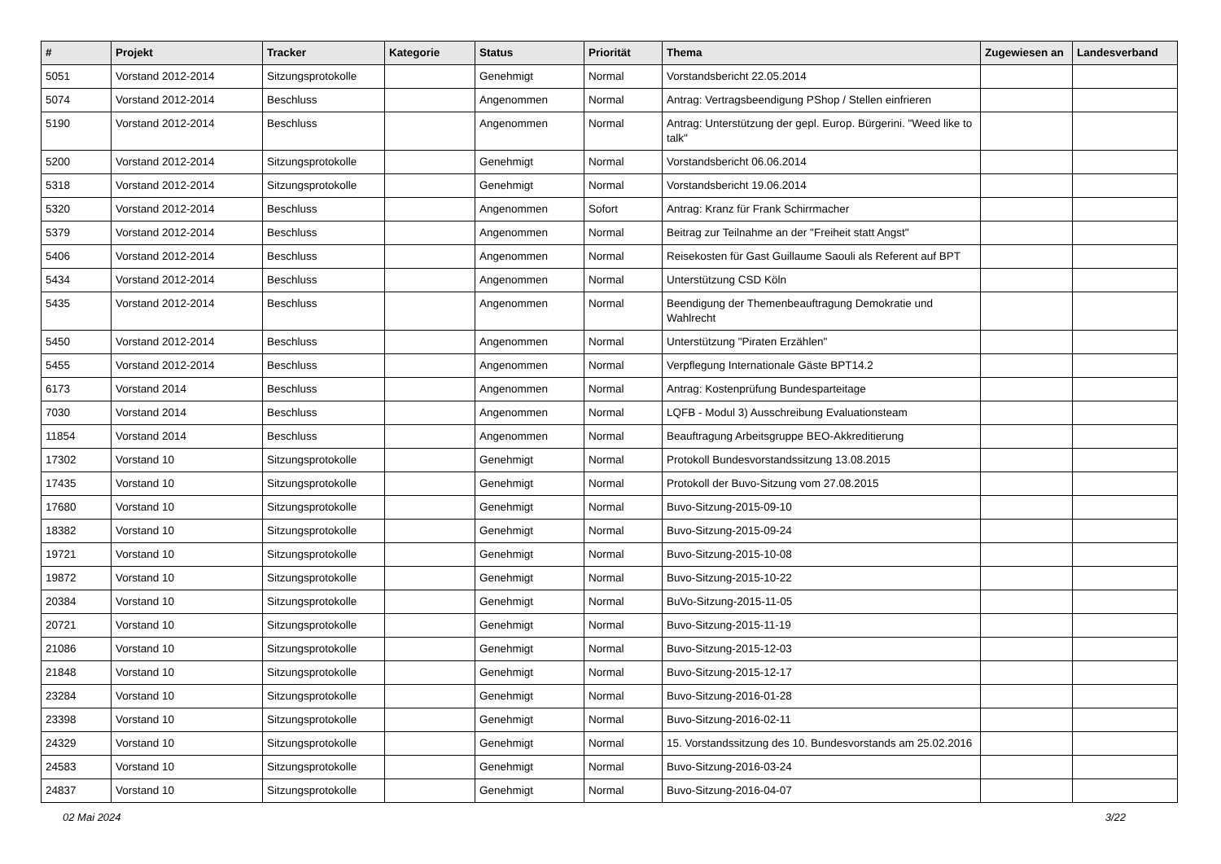| # | Projekt | Tracker | Kategorie | Status | Priorität | Thema | Zugewiesen an | Landesverband |
| --- | --- | --- | --- | --- | --- | --- | --- | --- |
| 5051 | Vorstand 2012-2014 | Sitzungsprotokolle | | Genehmigt | Normal | Vorstandsbericht 22.05.2014 | | |
| 5074 | Vorstand 2012-2014 | Beschluss | | Angenommen | Normal | Antrag: Vertragsbeendigung PShop / Stellen einfrieren | | |
| 5190 | Vorstand 2012-2014 | Beschluss | | Angenommen | Normal | Antrag: Unterstützung der gepl. Europ. Bürgerini. "Weed like to talk" | | |
| 5200 | Vorstand 2012-2014 | Sitzungsprotokolle | | Genehmigt | Normal | Vorstandsbericht 06.06.2014 | | |
| 5318 | Vorstand 2012-2014 | Sitzungsprotokolle | | Genehmigt | Normal | Vorstandsbericht 19.06.2014 | | |
| 5320 | Vorstand 2012-2014 | Beschluss | | Angenommen | Sofort | Antrag: Kranz für Frank Schirrmacher | | |
| 5379 | Vorstand 2012-2014 | Beschluss | | Angenommen | Normal | Beitrag zur Teilnahme an der "Freiheit statt Angst" | | |
| 5406 | Vorstand 2012-2014 | Beschluss | | Angenommen | Normal | Reisekosten für Gast Guillaume Saouli als Referent auf BPT | | |
| 5434 | Vorstand 2012-2014 | Beschluss | | Angenommen | Normal | Unterstützung CSD Köln | | |
| 5435 | Vorstand 2012-2014 | Beschluss | | Angenommen | Normal | Beendigung der Themenbeauftragung Demokratie und Wahlrecht | | |
| 5450 | Vorstand 2012-2014 | Beschluss | | Angenommen | Normal | Unterstützung "Piraten Erzählen" | | |
| 5455 | Vorstand 2012-2014 | Beschluss | | Angenommen | Normal | Verpflegung Internationale Gäste BPT14.2 | | |
| 6173 | Vorstand 2014 | Beschluss | | Angenommen | Normal | Antrag: Kostenprüfung Bundesparteitage | | |
| 7030 | Vorstand 2014 | Beschluss | | Angenommen | Normal | LQFB - Modul 3) Ausschreibung Evaluationsteam | | |
| 11854 | Vorstand 2014 | Beschluss | | Angenommen | Normal | Beauftragung Arbeitsgruppe BEO-Akkreditierung | | |
| 17302 | Vorstand 10 | Sitzungsprotokolle | | Genehmigt | Normal | Protokoll Bundesvorstandssitzung 13.08.2015 | | |
| 17435 | Vorstand 10 | Sitzungsprotokolle | | Genehmigt | Normal | Protokoll der Buvo-Sitzung vom 27.08.2015 | | |
| 17680 | Vorstand 10 | Sitzungsprotokolle | | Genehmigt | Normal | Buvo-Sitzung-2015-09-10 | | |
| 18382 | Vorstand 10 | Sitzungsprotokolle | | Genehmigt | Normal | Buvo-Sitzung-2015-09-24 | | |
| 19721 | Vorstand 10 | Sitzungsprotokolle | | Genehmigt | Normal | Buvo-Sitzung-2015-10-08 | | |
| 19872 | Vorstand 10 | Sitzungsprotokolle | | Genehmigt | Normal | Buvo-Sitzung-2015-10-22 | | |
| 20384 | Vorstand 10 | Sitzungsprotokolle | | Genehmigt | Normal | BuVo-Sitzung-2015-11-05 | | |
| 20721 | Vorstand 10 | Sitzungsprotokolle | | Genehmigt | Normal | Buvo-Sitzung-2015-11-19 | | |
| 21086 | Vorstand 10 | Sitzungsprotokolle | | Genehmigt | Normal | Buvo-Sitzung-2015-12-03 | | |
| 21848 | Vorstand 10 | Sitzungsprotokolle | | Genehmigt | Normal | Buvo-Sitzung-2015-12-17 | | |
| 23284 | Vorstand 10 | Sitzungsprotokolle | | Genehmigt | Normal | Buvo-Sitzung-2016-01-28 | | |
| 23398 | Vorstand 10 | Sitzungsprotokolle | | Genehmigt | Normal | Buvo-Sitzung-2016-02-11 | | |
| 24329 | Vorstand 10 | Sitzungsprotokolle | | Genehmigt | Normal | 15. Vorstandssitzung des 10. Bundesvorstands am 25.02.2016 | | |
| 24583 | Vorstand 10 | Sitzungsprotokolle | | Genehmigt | Normal | Buvo-Sitzung-2016-03-24 | | |
| 24837 | Vorstand 10 | Sitzungsprotokolle | | Genehmigt | Normal | Buvo-Sitzung-2016-04-07 | | |
02 Mai 2024 3/22